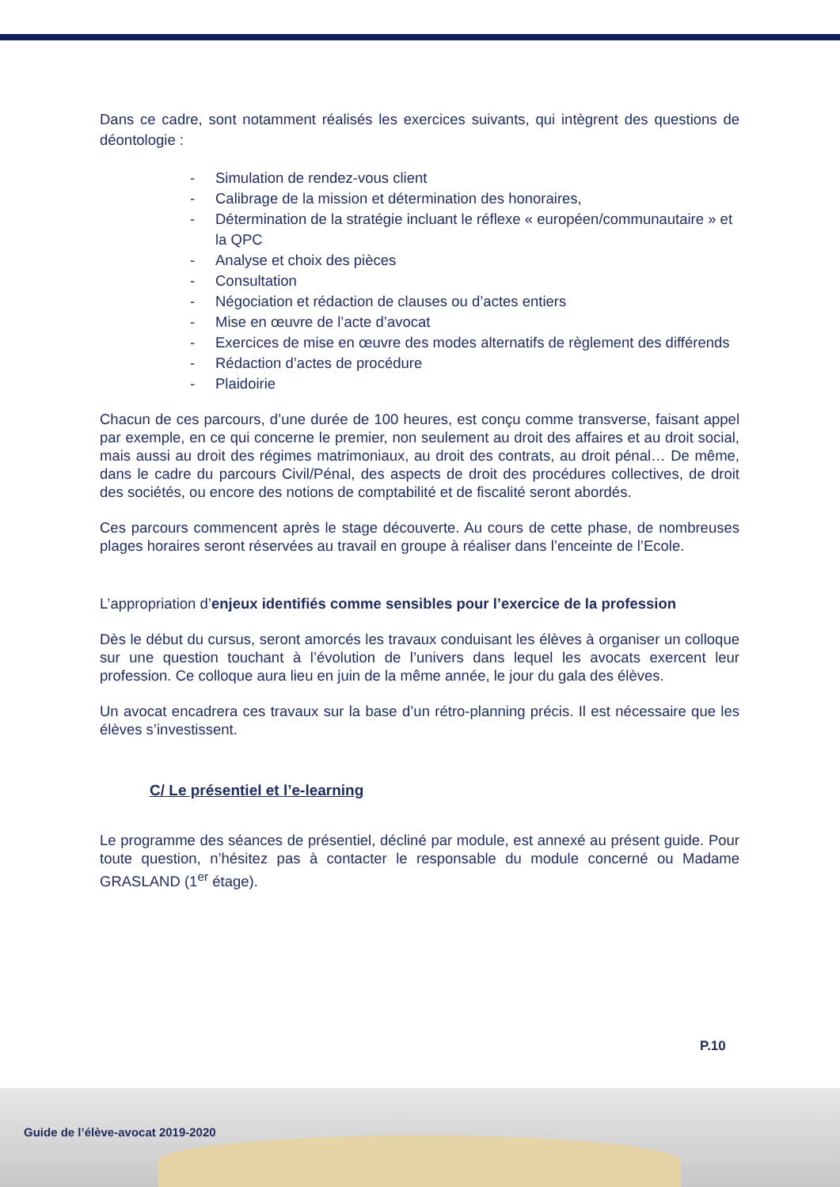Dans ce cadre, sont notamment réalisés les exercices suivants, qui intègrent des questions de déontologie :
- Simulation de rendez-vous client
- Calibrage de la mission et détermination des honoraires,
- Détermination de la stratégie incluant le réflexe « européen/communautaire » et la QPC
- Analyse et choix des pièces
- Consultation
- Négociation et rédaction de clauses ou d’actes entiers
- Mise en œuvre de l’acte d’avocat
- Exercices de mise en œuvre des modes alternatifs de règlement des différends
- Rédaction d’actes de procédure
- Plaidoirie
Chacun de ces parcours, d’une durée de 100 heures, est conçu comme transverse, faisant appel par exemple, en ce qui concerne le premier, non seulement au droit des affaires et au droit social, mais aussi au droit des régimes matrimoniaux, au droit des contrats, au droit pénal… De même, dans le cadre du parcours Civil/Pénal, des aspects de droit des procédures collectives, de droit des sociétés, ou encore des notions de comptabilité et de fiscalité seront abordés.
Ces parcours commencent après le stage découverte. Au cours de cette phase, de nombreuses plages horaires seront réservées au travail en groupe à réaliser dans l’enceinte de l’Ecole.
L’appropriation d’enjeux identifiés comme sensibles pour l’exercice de la profession
Dès le début du cursus, seront amorcés les travaux conduisant les élèves à organiser un colloque sur une question touchant à l’évolution de l’univers dans lequel les avocats exercent leur profession. Ce colloque aura lieu en juin de la même année, le jour du gala des élèves.
Un avocat encadrera ces travaux sur la base d’un rétro-planning précis. Il est nécessaire que les élèves s’investissent.
C/ Le présentiel et l’e-learning
Le programme des séances de présentiel, décliné par module, est annexé au présent guide. Pour toute question, n’hésitez pas à contacter le responsable du module concerné ou Madame GRASLAND (1<sup>er</sup> étage).
P.10
Guide de l’élève-avocat 2019-2020